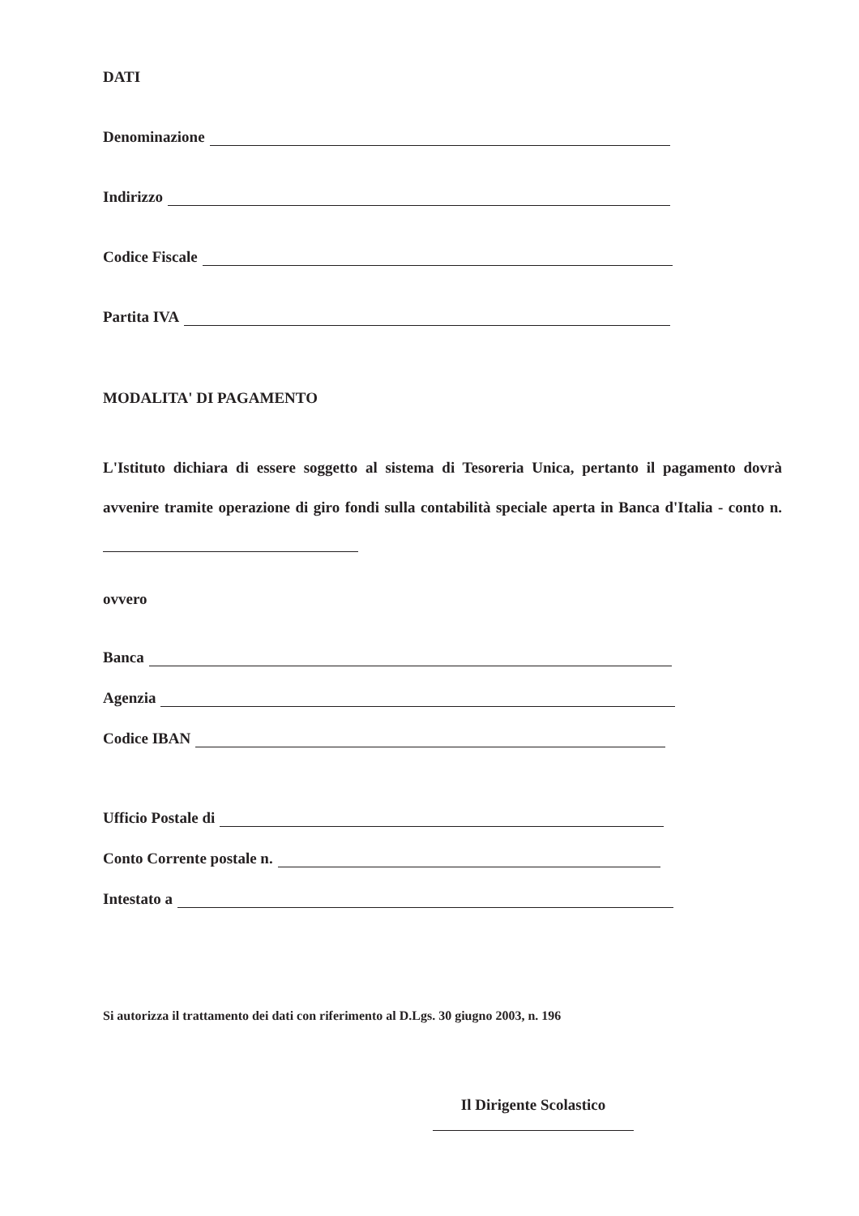DATI
Denominazione
Indirizzo
Codice Fiscale
Partita IVA
MODALITA' DI PAGAMENTO
L'Istituto dichiara di essere soggetto al sistema di Tesoreria Unica, pertanto il pagamento dovrà avvenire tramite operazione di giro fondi sulla contabilità speciale aperta in Banca d'Italia - conto n.
ovvero
Banca
Agenzia
Codice IBAN
Ufficio Postale di
Conto Corrente postale n.
Intestato a
Si autorizza il trattamento dei dati con riferimento al D.Lgs. 30 giugno 2003, n. 196
Il Dirigente Scolastico